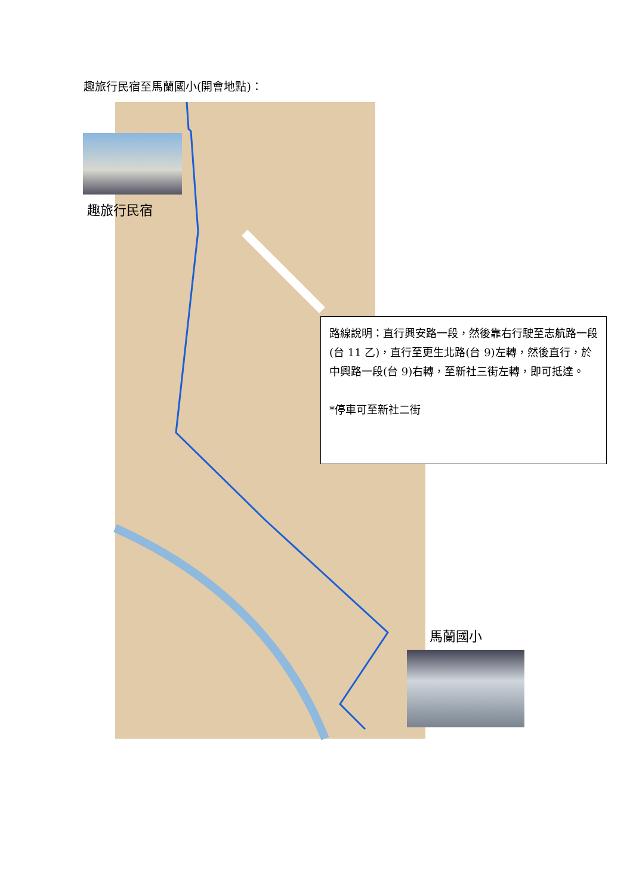趣旅行民宿至馬蘭國小(開會地點)：
趣旅行民宿
路線說明：直行興安路一段，然後靠右行駛至志航路一段(台 11 乙)，直行至更生北路(台 9)左轉，然後直行，於中興路一段(台 9)右轉，至新社三街左轉，即可抵達。
*停車可至新社二街
馬蘭國小